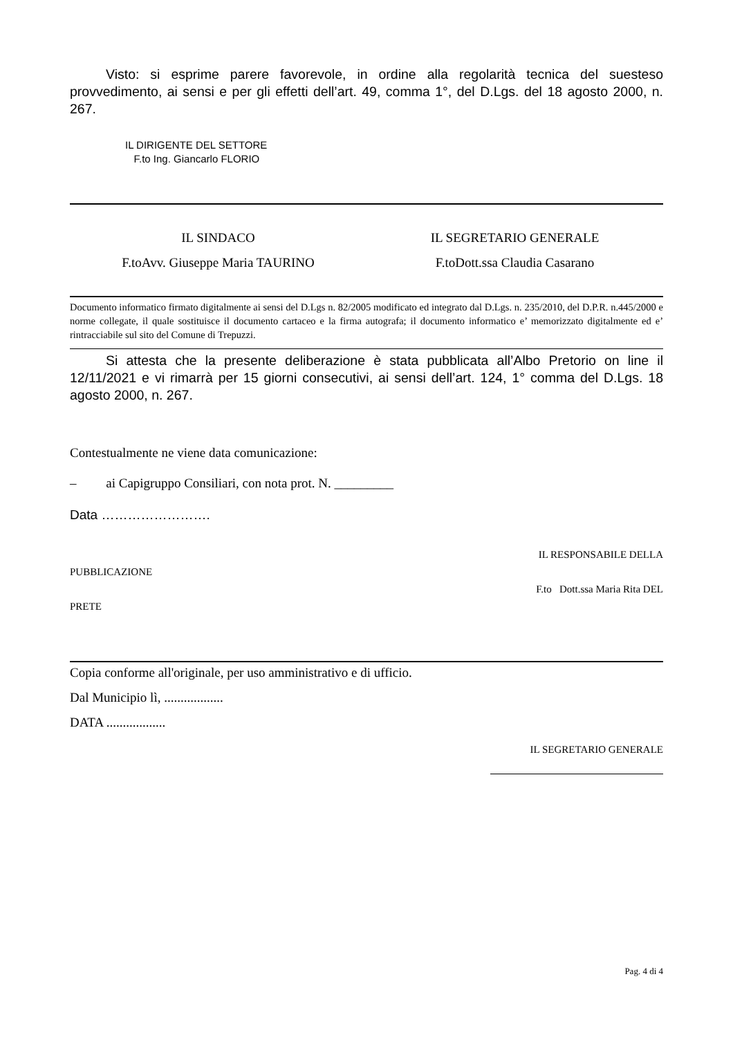Visto: si esprime parere favorevole, in ordine alla regolarità tecnica del suesteso provvedimento, ai sensi e per gli effetti dell’art. 49, comma 1°, del D.Lgs. del 18 agosto 2000, n. 267.
IL DIRIGENTE DEL SETTORE
F.to Ing. Giancarlo FLORIO
IL SINDACO
F.toAvv. Giuseppe Maria TAURINO
IL SEGRETARIO GENERALE
F.toDott.ssa Claudia Casarano
Documento informatico firmato digitalmente ai sensi del D.Lgs n. 82/2005 modificato ed integrato dal D.Lgs. n. 235/2010, del D.P.R. n.445/2000 e norme collegate, il quale sostituisce il documento cartaceo e la firma autografa; il documento informatico e’ memorizzato digitalmente ed e’ rintracciabile sul sito del Comune di Trepuzzi.
Si attesta che la presente deliberazione è stata pubblicata all’Albo Pretorio on line il 12/11/2021 e vi rimarrà per 15 giorni consecutivi, ai sensi dell’art. 124, 1° comma del D.Lgs. 18 agosto 2000, n. 267.
Contestualmente ne viene data comunicazione:
– ai Capigruppo Consiliari, con nota prot. N. _________
Data …………………….
IL RESPONSABILE DELLA
PUBBLICAZIONE
F.to Dott.ssa Maria Rita DEL
PRETE
Copia conforme all'originale, per uso amministrativo e di ufficio.
Dal Municipio lì, ..................
DATA ..................
IL SEGRETARIO GENERALE
Pag. 4 di 4